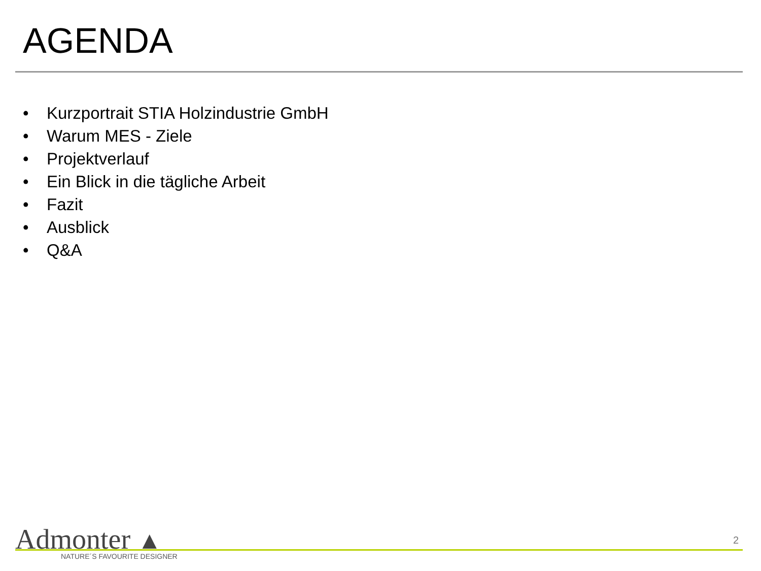AGENDA
• Kurzportrait STIA Holzindustrie GmbH
• Warum MES - Ziele
• Projektverlauf
• Ein Blick in die tägliche Arbeit
• Fazit
• Ausblick
• Q&A
Admonter ▲ NATURE´S FAVOURITE DESIGNER
2